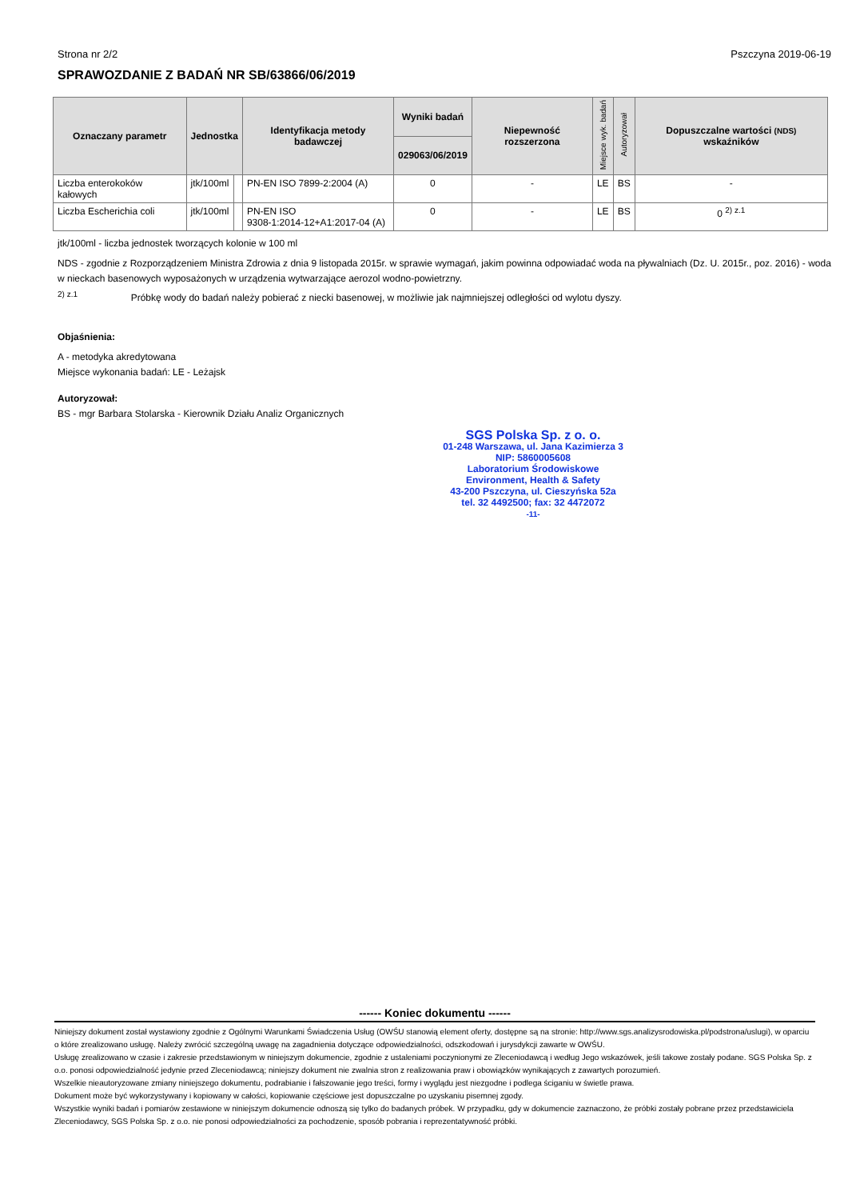Strona nr 2/2 Pszczyna 2019-06-19
SPRAWOZDANIE Z BADAŃ NR SB/63866/06/2019
| Oznaczany parametr | Jednostka | | Identyfikacja metody badawczej | Wyniki badań | Niepewność rozszerzona | Miejsce wyk. badań | Autoryzował | Dopuszczalne wartości (NDS) wskaźników |
| --- | --- | --- | --- | --- | --- | --- | --- | --- |
| | | | | 029063/06/2019 | | | | |
| Liczba enterokoków kałowych | jtk/100ml | | PN-EN ISO 7899-2:2004 (A) | 0 | - | LE | BS | - |
| Liczba Escherichia coli | jtk/100ml | | PN-EN ISO 9308-1:2014-12+A1:2017-04 (A) | 0 | - | LE | BS | 0 <sup>2) z.1</sup> |
jtk/100ml - liczba jednostek tworzących kolonie w 100 ml
NDS - zgodnie z Rozporządzeniem Ministra Zdrowia z dnia 9 listopada 2015r. w sprawie wymagań, jakim powinna odpowiadać woda na pływalniach (Dz. U. 2015r., poz. 2016) - woda w nieckach basenowych wyposażonych w urządzenia wytwarzające aerozol wodno-powietrzny.
<sup>2) z.1</sup> Próbkę wody do badań należy pobierać z niecki basenowej, w możliwie jak najmniejszej odległości od wylotu dyszy.
Objaśnienia:
A - metodyka akredytowana
Miejsce wykonania badań: LE - Leżajsk
Autoryzował:
BS - mgr Barbara Stolarska - Kierownik Działu Analiz Organicznych
SGS Polska Sp. z o. o.
01-248 Warszawa, ul. Jana Kazimierza 3
NIP: 5860005608
Laboratorium Środowiskowe
Environment, Health & Safety
43-200 Pszczyna, ul. Cieszyńska 52a
tel. 32 4492500; fax: 32 4472072
-11-
------ Koniec dokumentu ------
Niniejszy dokument został wystawiony zgodnie z Ogólnymi Warunkami Świadczenia Usług (OWŚU stanowią element oferty, dostępne są na stronie: http://www.sgs.analizysrodowiska.pl/podstrona/uslugi), w oparciu o które zrealizowano usługę. Należy zwrócić szczególną uwagę na zagadnienia dotyczące odpowiedzialności, odszkodowań i jurysdykcji zawarte w OWŚU.
Usługę zrealizowano w czasie i zakresie przedstawionym w niniejszym dokumencie, zgodnie z ustaleniami poczynionymi ze Zleceniodawcą i według Jego wskazówek, jeśli takowe zostały podane. SGS Polska Sp. z o.o. ponosi odpowiedzialność jedynie przed Zleceniodawcą; niniejszy dokument nie zwalnia stron z realizowania praw i obowiązków wynikających z zawartych porozumień.
Wszelkie nieautoryzowane zmiany niniejszego dokumentu, podrabianie i fałszowanie jego treści, formy i wyglądu jest niezgodne i podlega ściganiu w świetle prawa.
Dokument może być wykorzystywany i kopiowany w całości, kopiowanie częściowe jest dopuszczalne po uzyskaniu pisemnej zgody.
Wszystkie wyniki badań i pomiarów zestawione w niniejszym dokumencie odnoszą się tylko do badanych próbek. W przypadku, gdy w dokumencie zaznaczono, że próbki zostały pobrane przez przedstawiciela Zleceniodawcy, SGS Polska Sp. z o.o. nie ponosi odpowiedzialności za pochodzenie, sposób pobrania i reprezentatywność próbki.